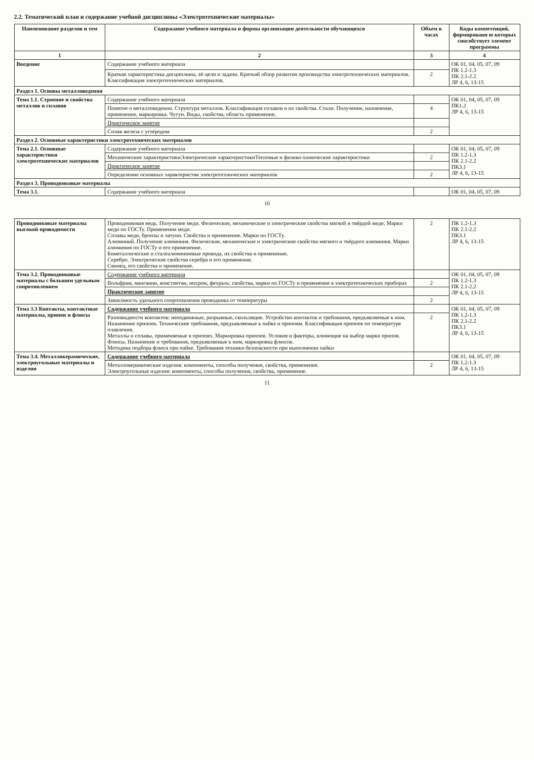2.2. Тематический план и содержание учебной дисциплины «Электротехнические материалы»
| Наименование разделов и тем | Содержание учебного материала и формы организации деятельности обучающихся | Объем в часах | Коды компетенций, формировани ю которых способствует элемент программы |
| --- | --- | --- | --- |
| 1 | 2 | 3 | 4 |
| Введение | Содержание учебного материала | | ОК 01, 04, 05, 07, 09 ПК 1.2-1.3 ПК 2.1-2.2 ЛР 4, 6, 13-15 |
| | Краткая характеристика дисциплины, её цели и задачи. Краткий обзор развития производства электротехнических материалов. Классификация электротехнических материалов. | 2 | |
| Раздел 1. Основы металловедения | | | |
| Тема 1.1. Строение и свойства металлов и сплавов | Содержание учебного материала | | ОК 01, 04, 05, 07, 09 ПК1.2 ЛР 4, 6, 13-15 |
| | Понятие о металловедении. Структура металлов. Классификация сплавов и их свойства. Стали. Получение, назначение, применение, маркировка. Чугун. Виды, свойства, область применения. | 4 | |
| | Практическое занятие | | |
| | Сплав железа с углеродом | 2 | |
| Раздел 2. Основные характеристики электротехнических материалов | | | |
| Тема 2.1. Основные характеристики электротехнических материалов | Содержание учебного материала | | ОК 01, 04, 05, 07, 09 ПК 1.2-1.3 ПК 2.1-2.2 ПК3.1 ЛР 4, 6, 13-15 |
| | Механические характеристикиЭлектрические характеристикиТепловые и физико-химические характеристики | 2 | |
| | Практическое занятие | | |
| | Определение основных характеристик электротехнических материалов | 2 | |
| Раздел 3. Проводниковые материалы | | | |
| Тема 3.1. | Содержание учебного материала | | ОК 01, 04, 05, 07, 09 |
10
| Проводниковые материалы высокой проводимости | Проводниковая медь. Получение меди. Физические, механические и электрические свойства мягкой и твёрдой меди. Марки меди по ГОСТу. Применение меди. Сплавы меди, бронзы и латуни. Свойства и применение. Марки по ГОСТу. Алюминий. Получение алюминия. Физические, механические и электрические свойства мягкого и твёрдого алюминия. Марки алюминия по ГОСТу и его применение. Биметаллические и сталеалюминиевые провода, их свойства и применение. Серебро. Электрические свойства серебра и его применение. Свинец, его свойства и применение. | 2 | ПК 1.2-1.3 ПК 2.1-2.2 ПК3.1 ЛР 4, 6, 13-15 |
| Тема 3.2. Проводниковые материалы с большим удельным сопротивлением | Содержание учебного материала | | ОК 01, 04, 05, 07, 09 ПК 1.2-1.3 ПК 2.1-2.2 ЛР 4, 6, 13-15 |
| | Вольфрам, манганин, константан, нихром, фехраль: свойства, марки по ГОСТу и применение в электротехнических приборах | 2 | |
| | Практическое занятие | | |
| | Зависимость удельного сопротивления проводника от температуры | 2 | |
| Тема 3.3 Контакты, контактные материалы, припои и флюсы | Содержание учебного материала | | ОК 01, 04, 05, 07, 09 ПК 1.2-1.3 ПК 2.1-2.2 ПК3.1 ЛР 4, 6, 13-15 |
| | Разновидности контактов: неподвижные, разрывные, скользящие. Устройство контактов и требования, предъявляемые к ним. Назначение припоев. Технические требования, предъявляемые к пайке и припоям. Классификация припоев по температуре плавления. Металлы и сплавы, применяемые в припоях. Маркировка припоев. Условия и факторы, влияющие на выбор марки припоя. Флюсы. Назначение и требования, предъявляемые к ним, маркировка флюсов. Методика подбора флюса при пайке. Требования техники безопасности при выполнении пайки | 2 | |
| Тема 3.4. Металлокерамические, электроугольные материалы и изделия | Содержание учебного материала | | ОК 01, 04, 05, 07, 09 ПК 1.2-1.3 ЛР 4, 6, 13-15 |
| | Металлокерамические изделия: компоненты, способы получения, свойства, применение. Электроугольные изделия: компоненты, способы получения, свойства, применение. | 2 | |
11